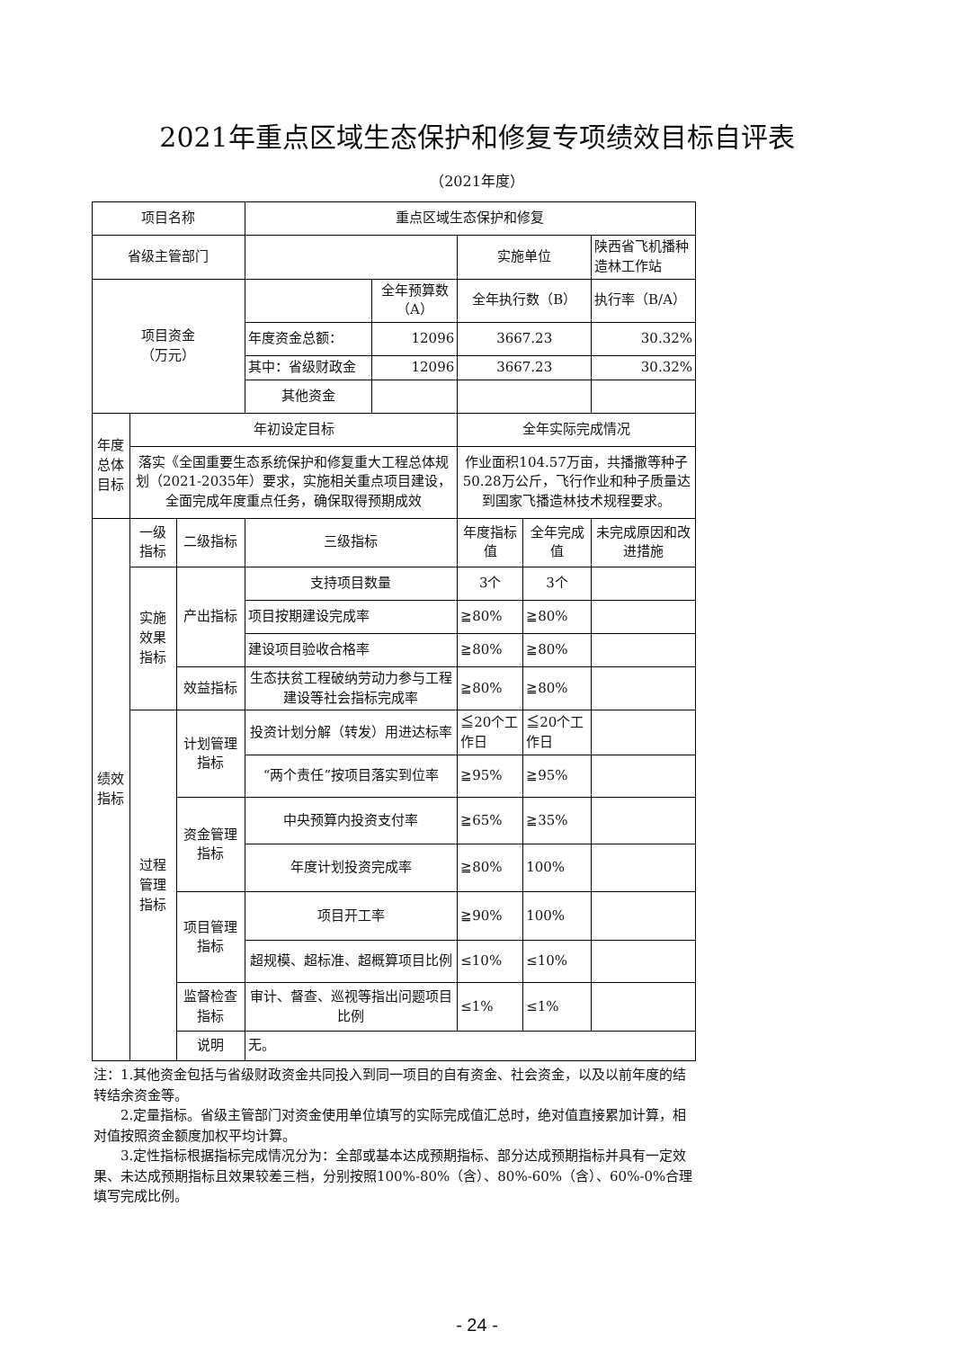2021年重点区域生态保护和修复专项绩效目标自评表
（2021年度）
| 项目名称 | | | 重点区域生态保护和修复 | | | | |
| 省级主管部门 | | | | | 实施单位 | | 陕西省飞机播种造林工作站 |
| 项目资金 （万元） | | | | 全年预算数（A） | 全年执行数（B） | | 执行率（B/A） |
| | | | 年度资金总额： | 12096 | 3667.23 | | 30.32% |
| | | | 其中：省级财政金 | 12096 | 3667.23 | | 30.32% |
| | | | 其他资金 | | | | |
| 年度总体目标 | 年初设定目标 | | | | 全年实际完成情况 | | |
| | 落实《全国重要生态系统保护和修复重大工程总体规划（2021-2035年）要求，实施相关重点项目建设，全面完成年度重点任务，确保取得预期成效 | | | | 作业面积104.57万亩，共播撒等种子50.28万公斤，飞行作业和种子质量达到国家飞播造林技术规程要求。 | | |
| 绩效指标 | 一级指标 | 二级指标 | 三级指标 | | 年度指标值 | 全年完成值 | 未完成原因和改进措施 |
| | 实施效果指标 | 产出指标 | 支持项目数量 | | 3个 | 3个 | |
| | | | 项目按期建设完成率 | | ≧80% | ≧80% | |
| | | | 建设项目验收合格率 | | ≧80% | ≧80% | |
| | | 效益指标 | 生态扶贫工程破纳劳动力参与工程建设等社会指标完成率 | | ≧80% | ≧80% | |
| | 过程管理指标 | 计划管理指标 | 投资计划分解（转发）用进达标率 | | ≦20个工作日 | ≦20个工作日 | |
| | | | “两个责任”按项目落实到位率 | | ≧95% | ≧95% | |
| | | 资金管理指标 | 中央预算内投资支付率 | | ≧65% | ≧35% | |
| | | | 年度计划投资完成率 | | ≧80% | 100% | |
| | | 项目管理指标 | 项目开工率 | | ≧90% | 100% | |
| | | | 超规模、超标准、超概算项目比例 | | ≤10% | ≤10% | |
| | | 监督检查指标 | 审计、督查、巡视等指出问题项目比例 | | ≤1% | ≤1% | |
| | | 说明 | 无。 | | | | |
注：1.其他资金包括与省级财政资金共同投入到同一项目的自有资金、社会资金，以及以前年度的结转结余资金等。
  2.定量指标。省级主管部门对资金使用单位填写的实际完成值汇总时，绝对值直接累加计算，相对值按照资金额度加权平均计算。
  3.定性指标根据指标完成情况分为：全部或基本达成预期指标、部分达成预期指标并具有一定效果、未达成预期指标且效果较差三档，分别按照100%-80%（含）、80%-60%（含）、60%-0%合理填写完成比例。
- 24 -